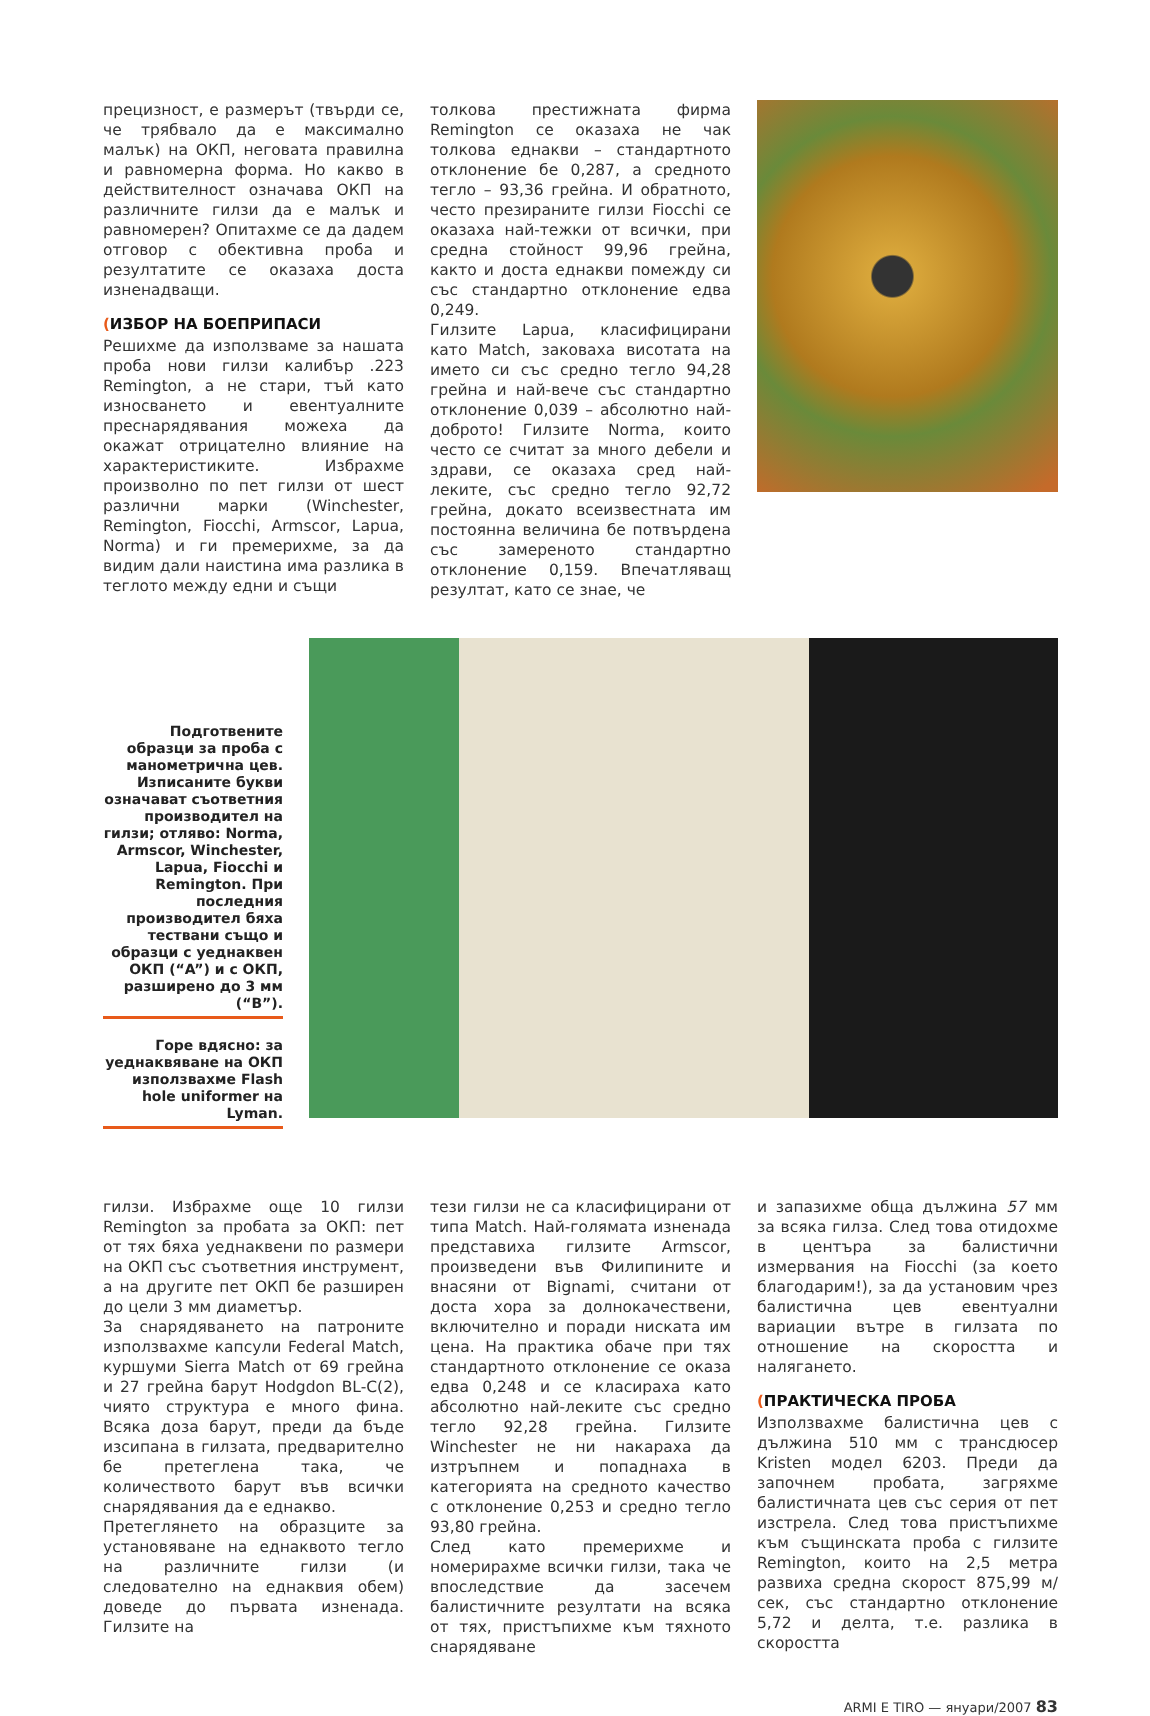прецизност, е размерът (твърди се, че трябвало да е максимално малък) на ОКП, неговата правилна и равномерна форма. Но какво в действителност означава ОКП на различните гилзи да е малък и равномерен? Опитахме се да дадем отговор с обективна проба и резултатите се оказаха доста изненадващи.
(ИЗБОР НА БОЕПРИПАСИ
Решихме да използваме за нашата проба нови гилзи калибър .223 Remington, а не стари, тъй като износването и евентуалните преснарядявания можеха да окажат отрицателно влияние на характеристиките. Избрахме произволно по пет гилзи от шест различни марки (Winchester, Remington, Fiocchi, Armscor, Lapua, Norma) и ги премерихме, за да видим дали наистина има разлика в теглото между едни и същи
толкова престижната фирма Remington се оказаха не чак толкова еднакви – стандартното отклонение бе 0,287, а средното тегло – 93,36 грейна. И обратното, често презираните гилзи Fiocchi се оказаха най-тежки от всички, при средна стойност 99,96 грейна, както и доста еднакви помежду си със стандартно отклонение едва 0,249.
Гилзите Lapua, класифицирани като Match, заковаха висотата на името си със средно тегло 94,28 грейна и най-вече със стандартно отклонение 0,039 – абсолютно най-доброто! Гилзите Norma, които често се считат за много дебели и здрави, се оказаха сред най-леките, със средно тегло 92,72 грейна, докато всеизвестната им постоянна величина бе потвърдена със замереното стандартно отклонение 0,159. Впечатляващ резултат, като се знае, че
Подготвените образци за проба с манометрична цев. Изписаните букви означават съответния производител на гилзи; отляво: Norma, Armscor, Winchester, Lapua, Fiocchi и Remington. При последния производител бяха тествани също и образци с уеднаквен ОКП (“A”) и с ОКП, разширено до 3 мм (“B”).
Горе вдясно: за уеднаквяване на ОКП използвахме Flash hole uniformer на Lyman.
гилзи. Избрахме още 10 гилзи Remington за пробата за ОКП: пет от тях бяха уеднаквени по размери на ОКП със съответния инструмент, а на другите пет ОКП бе разширен до цели 3 мм диаметър.
За снарядяването на патроните използвахме капсули Federal Match, куршуми Sierra Match от 69 грейна и 27 грейна барут Hodgdon BL-C(2), чиято структура е много фина. Всяка доза барут, преди да бъде изсипана в гилзата, предварително бе претеглена така, че количеството барут във всички снарядявания да е еднакво.
Претеглянето на образците за установяване на еднаквото тегло на различните гилзи (и следователно на еднаквия обем) доведе до първата изненада. Гилзите на
тези гилзи не са класифицирани от типа Match. Най-голямата изненада представиха гилзите Armscor, произведени във Филипините и внасяни от Bignami, считани от доста хора за долнокачествени, включително и поради ниската им цена. На практика обаче при тях стандартното отклонение се оказа едва 0,248 и се класираха като абсолютно най-леките със средно тегло 92,28 грейна. Гилзите Winchester не ни накараха да изтръпнем и попаднаха в категорията на средното качество с отклонение 0,253 и средно тегло 93,80 грейна.
След като премерихме и номерирахме всички гилзи, така че впоследствие да засечем балистичните резултати на всяка от тях, пристъпихме към тяхното снарядяване
и запазихме обща дължина 57 мм за всяка гилза. След това отидохме в центъра за балистични измервания на Fiocchi (за което благодарим!), за да установим чрез балистична цев евентуални вариации вътре в гилзата по отношение на скоростта и налягането.
(ПРАКТИЧЕСКА ПРОБА
Използвахме балистична цев с дължина 510 мм с трансдюсер Kristen модел 6203. Преди да започнем пробата, загряхме балистичната цев със серия от пет изстрела. След това пристъпихме към същинската проба с гилзите Remington, които на 2,5 метра развиха средна скорост 875,99 м/сек, със стандартно отклонение 5,72 и делта, т.е. разлика в скоростта
ARMI E TIRO — януари/2007 83